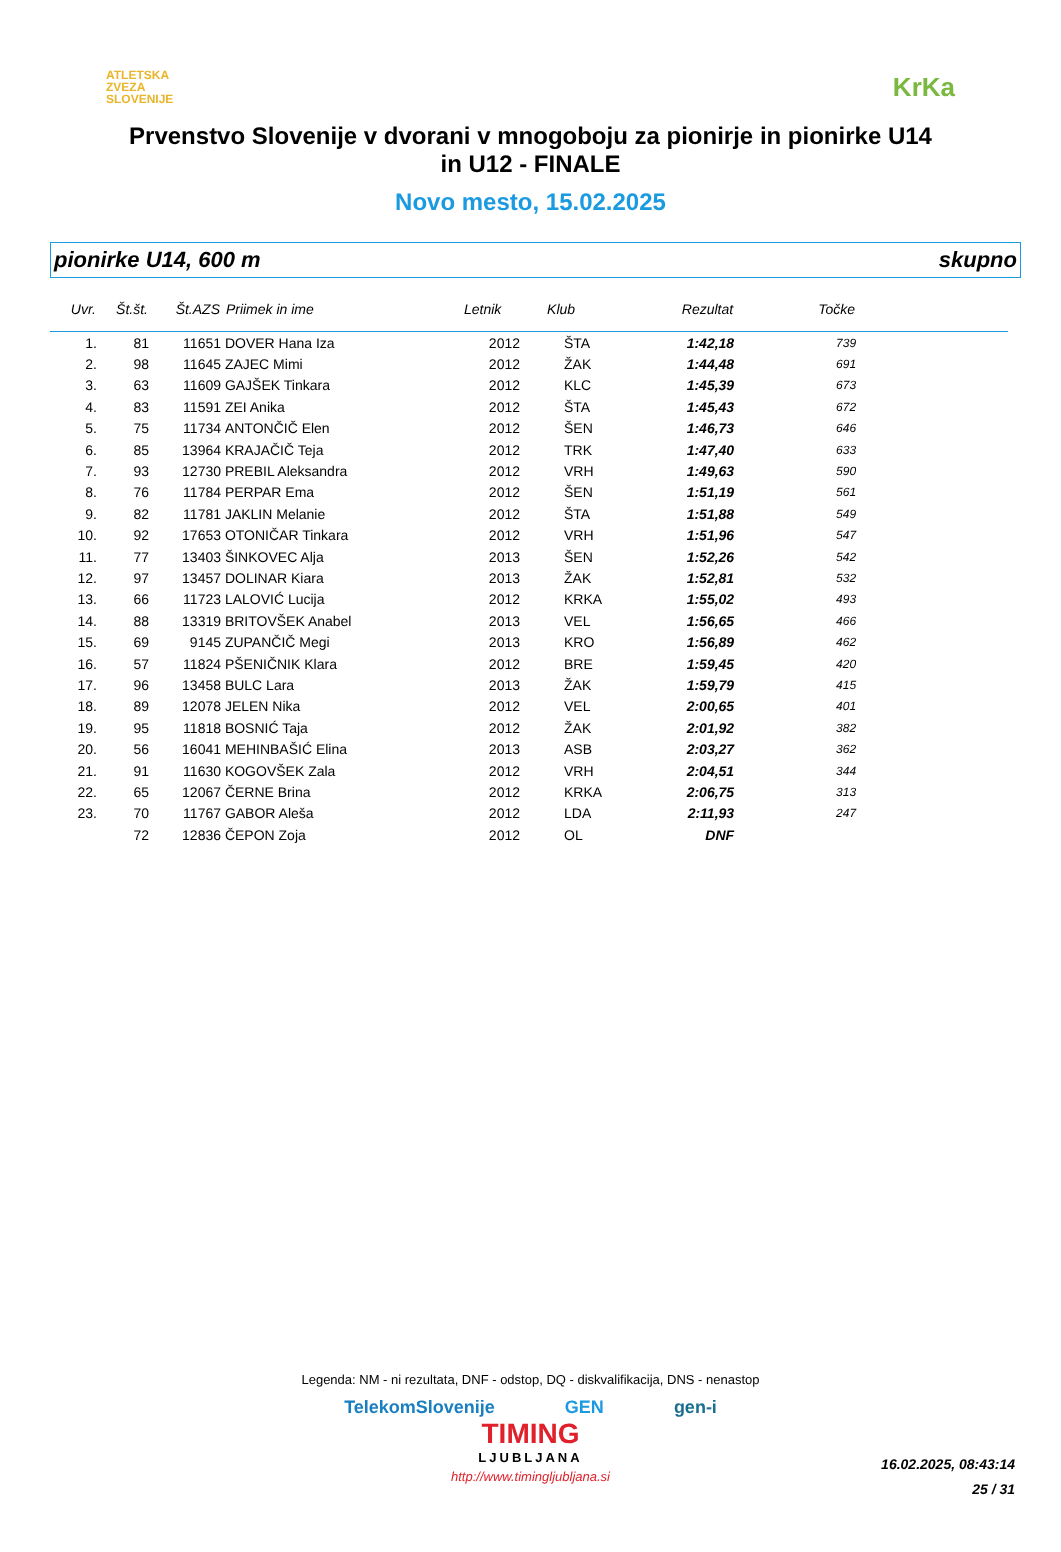ATLETSKA
ZVEZA
SLOVENIJE
KrKa
Prvenstvo Slovenije v dvorani v mnogoboju za pionirje in pionirke U14
in U12 - FINALE
Novo mesto, 15.02.2025
pionirke U14, 600 m skupno
| Uvr. | Št.št. | Št.AZS | Priimek in ime | Letnik | Klub | Rezultat | Točke | |
| --- | --- | --- | --- | --- | --- | --- | --- | --- |
| 1. | 81 | 11651 | DOVER Hana Iza | 2012 | ŠTA | 1:42,18 | 739 | |
| 2. | 98 | 11645 | ZAJEC Mimi | 2012 | ŽAK | 1:44,48 | 691 | |
| 3. | 63 | 11609 | GAJŠEK Tinkara | 2012 | KLC | 1:45,39 | 673 | |
| 4. | 83 | 11591 | ZEI Anika | 2012 | ŠTA | 1:45,43 | 672 | |
| 5. | 75 | 11734 | ANTONČIČ Elen | 2012 | ŠEN | 1:46,73 | 646 | |
| 6. | 85 | 13964 | KRAJAČIČ Teja | 2012 | TRK | 1:47,40 | 633 | |
| 7. | 93 | 12730 | PREBIL Aleksandra | 2012 | VRH | 1:49,63 | 590 | |
| 8. | 76 | 11784 | PERPAR Ema | 2012 | ŠEN | 1:51,19 | 561 | |
| 9. | 82 | 11781 | JAKLIN Melanie | 2012 | ŠTA | 1:51,88 | 549 | |
| 10. | 92 | 17653 | OTONIČAR Tinkara | 2012 | VRH | 1:51,96 | 547 | |
| 11. | 77 | 13403 | ŠINKOVEC Alja | 2013 | ŠEN | 1:52,26 | 542 | |
| 12. | 97 | 13457 | DOLINAR Kiara | 2013 | ŽAK | 1:52,81 | 532 | |
| 13. | 66 | 11723 | LALOVIĆ Lucija | 2012 | KRKA | 1:55,02 | 493 | |
| 14. | 88 | 13319 | BRITOVŠEK Anabel | 2013 | VEL | 1:56,65 | 466 | |
| 15. | 69 | 9145 | ZUPANČIČ Megi | 2013 | KRO | 1:56,89 | 462 | |
| 16. | 57 | 11824 | PŠENIČNIK Klara | 2012 | BRE | 1:59,45 | 420 | |
| 17. | 96 | 13458 | BULC Lara | 2013 | ŽAK | 1:59,79 | 415 | |
| 18. | 89 | 12078 | JELEN Nika | 2012 | VEL | 2:00,65 | 401 | |
| 19. | 95 | 11818 | BOSNIĆ Taja | 2012 | ŽAK | 2:01,92 | 382 | |
| 20. | 56 | 16041 | MEHINBAŠIĆ Elina | 2013 | ASB | 2:03,27 | 362 | |
| 21. | 91 | 11630 | KOGOVŠEK Zala | 2012 | VRH | 2:04,51 | 344 | |
| 22. | 65 | 12067 | ČERNE Brina | 2012 | KRKA | 2:06,75 | 313 | |
| 23. | 70 | 11767 | GABOR Aleša | 2012 | LDA | 2:11,93 | 247 | |
| | 72 | 12836 | ČEPON Zoja | 2012 | OL | DNF | | |
Legenda: NM - ni rezultata, DNF - odstop, DQ - diskvalifikacija, DNS - nenastop
TelekomSlovenije GEN gen-i
TIMING
LJUBLJANA
http://www.timingljubljana.si
16.02.2025, 08:43:14
25 / 31